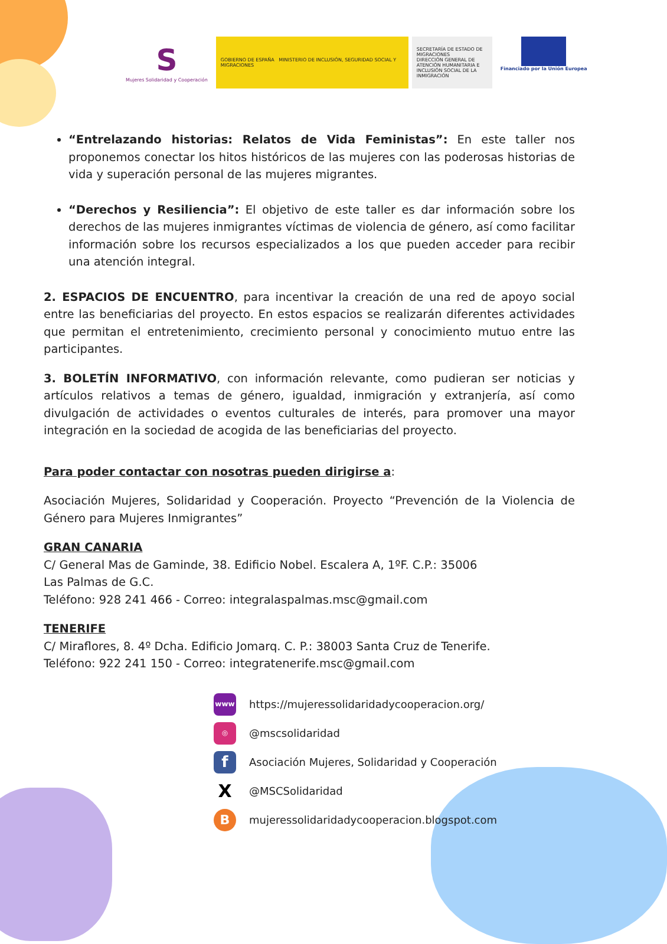S
Mujeres Solidaridad y Cooperación
GOBIERNO DE ESPAÑA MINISTERIO DE INCLUSIÓN, SEGURIDAD SOCIAL Y MIGRACIONES
SECRETARÍA DE ESTADO DE MIGRACIONES
DIRECCIÓN GENERAL DE ATENCIÓN HUMANITARIA E INCLUSIÓN SOCIAL DE LA INMIGRACIÓN
Financiado por la Unión Europea
“Entrelazando historias: Relatos de Vida Feministas”: En este taller nos proponemos conectar los hitos históricos de las mujeres con las poderosas historias de vida y superación personal de las mujeres migrantes.
“Derechos y Resiliencia”: El objetivo de este taller es dar información sobre los derechos de las mujeres inmigrantes víctimas de violencia de género, así como facilitar información sobre los recursos especializados a los que pueden acceder para recibir una atención integral.
2. ESPACIOS DE ENCUENTRO, para incentivar la creación de una red de apoyo social entre las beneficiarias del proyecto. En estos espacios se realizarán diferentes actividades que permitan el entretenimiento, crecimiento personal y conocimiento mutuo entre las participantes.
3. BOLETÍN INFORMATIVO, con información relevante, como pudieran ser noticias y artículos relativos a temas de género, igualdad, inmigración y extranjería, así como divulgación de actividades o eventos culturales de interés, para promover una mayor integración en la sociedad de acogida de las beneficiarias del proyecto.
Para poder contactar con nosotras pueden dirigirse a:
Asociación Mujeres, Solidaridad y Cooperación. Proyecto “Prevención de la Violencia de Género para Mujeres Inmigrantes”
GRAN CANARIA
C/ General Mas de Gaminde, 38. Edificio Nobel. Escalera A, 1ºF. C.P.: 35006
Las Palmas de G.C.
Teléfono: 928 241 466 - Correo: integralaspalmas.msc@gmail.com
TENERIFE
C/ Miraflores, 8. 4º Dcha. Edificio Jomarq. C. P.: 38003 Santa Cruz de Tenerife.
Teléfono: 922 241 150 - Correo: integratenerife.msc@gmail.com
www https://mujeressolidaridadycooperacion.org/
◎ @mscsolidaridad
f Asociación Mujeres, Solidaridad y Cooperación
X @MSCSolidaridad
Bmujeressolidaridadycooperacion.blogspot.com